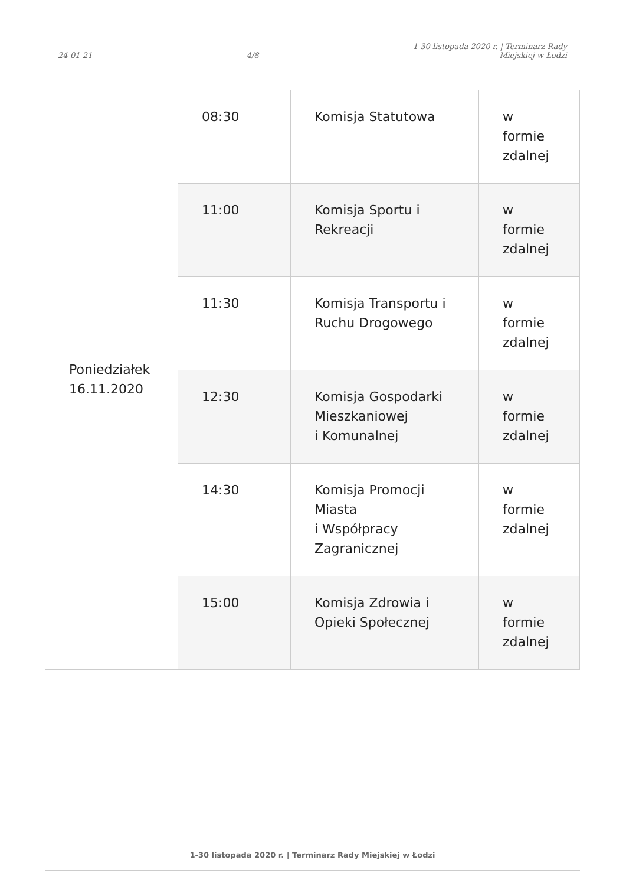24-01-21
4/8
1-30 listopada 2020 r. | Terminarz Rady
Miejskiej w Łodzi
| Poniedziałek 16.11.2020 | 08:30 | Komisja Statutowa | w formie zdalnej |
| | 11:00 | Komisja Sportu i Rekreacji | w formie zdalnej |
| | 11:30 | Komisja Transportu i Ruchu Drogowego | w formie zdalnej |
| | 12:30 | Komisja Gospodarki Mieszkaniowej i Komunalnej | w formie zdalnej |
| | 14:30 | Komisja Promocji Miasta i Współpracy Zagranicznej | w formie zdalnej |
| | 15:00 | Komisja Zdrowia i Opieki Społecznej | w formie zdalnej |
1-30 listopada 2020 r. | Terminarz Rady Miejskiej w Łodzi